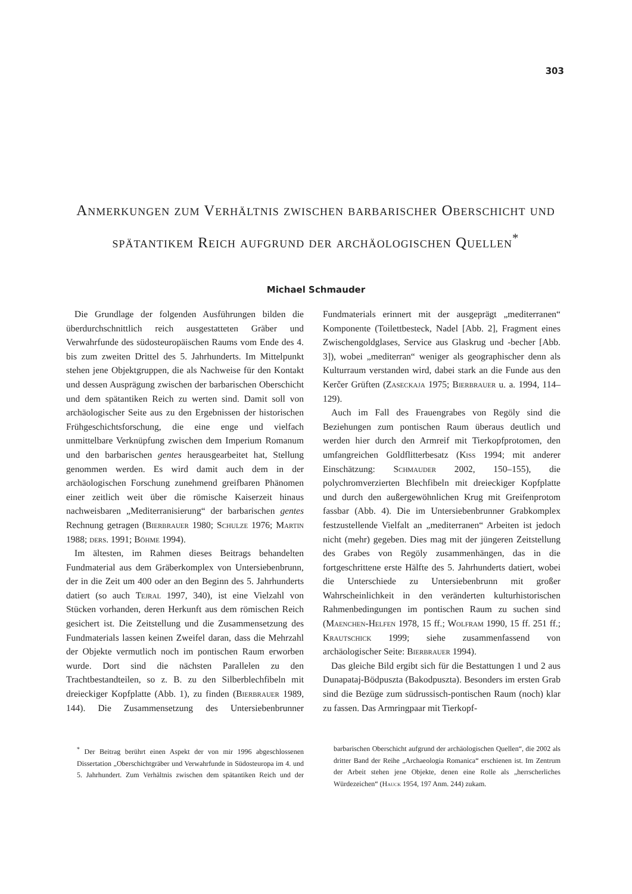303
Anmerkungen zum Verhältnis zwischen barbarischer Oberschicht und spätantikem Reich aufgrund der archäologischen Quellen<sup>*</sup>
Michael Schmauder
Die Grundlage der folgenden Ausführungen bilden die überdurchschnittlich reich ausgestatteten Gräber und Verwahrfunde des südosteuropäischen Raums vom Ende des 4. bis zum zweiten Drittel des 5. Jahrhunderts. Im Mittelpunkt stehen jene Objektgruppen, die als Nachweise für den Kontakt und dessen Ausprägung zwischen der barbarischen Oberschicht und dem spätantiken Reich zu werten sind. Damit soll von archäologischer Seite aus zu den Ergebnissen der historischen Frühgeschichtsforschung, die eine enge und vielfach unmittelbare Verknüpfung zwischen dem Imperium Romanum und den barbarischen gentes herausgearbeitet hat, Stellung genommen werden. Es wird damit auch dem in der archäologischen Forschung zunehmend greifbaren Phänomen einer zeitlich weit über die römische Kaiserzeit hinaus nachweisbaren „Mediterranisierung“ der barbarischen gentes Rechnung getragen (Bierbrauer 1980; Schulze 1976; Martin 1988; ders. 1991; Böhme 1994).
Im ältesten, im Rahmen dieses Beitrags behandelten Fundmaterial aus dem Gräberkomplex von Untersiebenbrunn, der in die Zeit um 400 oder an den Beginn des 5. Jahrhunderts datiert (so auch Tejral 1997, 340), ist eine Vielzahl von Stücken vorhanden, deren Herkunft aus dem römischen Reich gesichert ist. Die Zeitstellung und die Zusammensetzung des Fundmaterials lassen keinen Zweifel daran, dass die Mehrzahl der Objekte vermutlich noch im pontischen Raum erworben wurde. Dort sind die nächsten Parallelen zu den Trachtbestandteilen, so z. B. zu den Silberblechfibeln mit dreieckiger Kopfplatte (Abb. 1), zu finden (Bierbrauer 1989, 144). Die Zusammensetzung des Untersiebenbrunner Fundmaterials erinnert mit der ausgeprägt „mediterranen“ Komponente (Toilettbesteck, Nadel [Abb. 2], Fragment eines Zwischengoldglases, Service aus Glaskrug und -becher [Abb. 3]), wobei „mediterran“ weniger als geographischer denn als Kulturraum verstanden wird, dabei stark an die Funde aus den Kerčer Grüften (Zaseckaja 1975; Bierbrauer u. a. 1994, 114–129).
Auch im Fall des Frauengrabes von Regöly sind die Beziehungen zum pontischen Raum überaus deutlich und werden hier durch den Armreif mit Tierkopfprotomen, den umfangreichen Goldflitterbesatz (Kiss 1994; mit anderer Einschätzung: Schmauder 2002, 150–155), die polychromverzierten Blechfibeln mit dreieckiger Kopfplatte und durch den außergewöhnlichen Krug mit Greifenprotom fassbar (Abb. 4). Die im Untersiebenbrunner Grabkomplex festzustellende Vielfalt an „mediterranen“ Arbeiten ist jedoch nicht (mehr) gegeben. Dies mag mit der jüngeren Zeitstellung des Grabes von Regöly zusammenhängen, das in die fortgeschrittene erste Hälfte des 5. Jahrhunderts datiert, wobei die Unterschiede zu Untersiebenbrunn mit großer Wahrscheinlichkeit in den veränderten kulturhistorischen Rahmenbedingungen im pontischen Raum zu suchen sind (Maenchen-Helfen 1978, 15 ff.; Wolfram 1990, 15 ff. 251 ff.; Krautschick 1999; siehe zusammenfassend von archäologischer Seite: Bierbrauer 1994).
Das gleiche Bild ergibt sich für die Bestattungen 1 und 2 aus Dunapataj-Bödpuszta (Bakodpuszta). Besonders im ersten Grab sind die Bezüge zum südrussisch-pontischen Raum (noch) klar zu fassen. Das Armringpaar mit Tierkopf-
<sup>*</sup> Der Beitrag berührt einen Aspekt der von mir 1996 abgeschlossenen Dissertation „Oberschichtgräber und Verwahrfunde in Südosteuropa im 4. und 5. Jahrhundert. Zum Verhältnis zwischen dem spätantiken Reich und der barbarischen Oberschicht aufgrund der archäologischen Quellen“, die 2002 als dritter Band der Reihe „Archaeologia Romanica“ erschienen ist. Im Zentrum der Arbeit stehen jene Objekte, denen eine Rolle als „herrscherliches Würdezeichen“ (Hauck 1954, 197 Anm. 244) zukam.